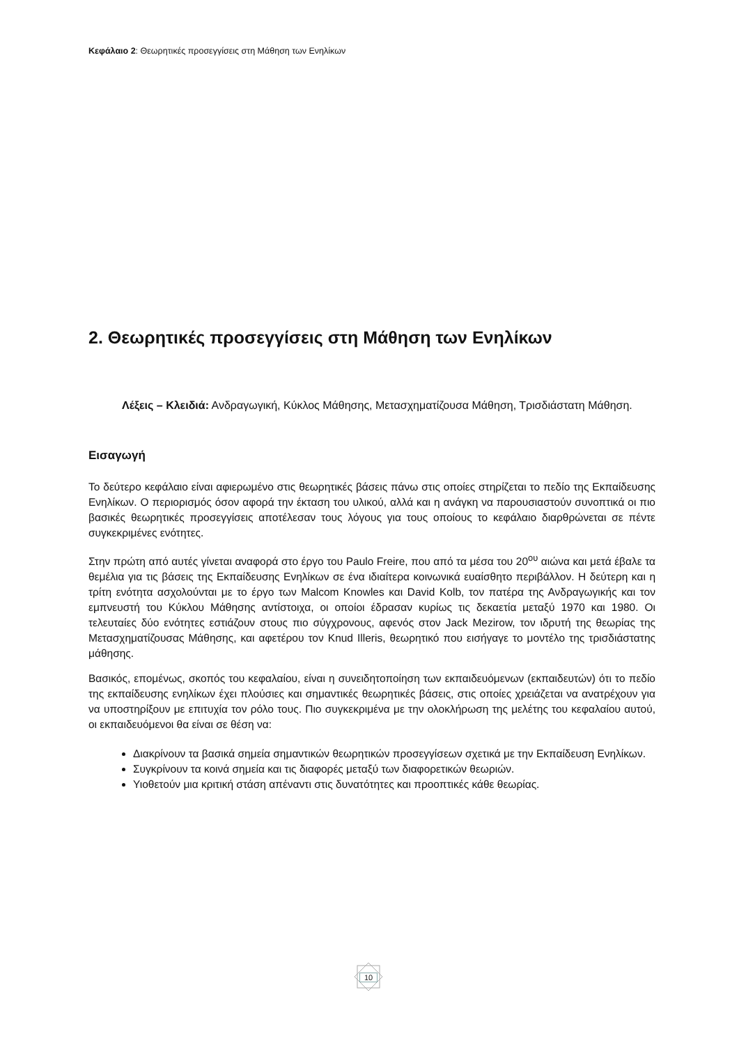Κεφάλαιο 2: Θεωρητικές προσεγγίσεις στη Μάθηση των Ενηλίκων
2. Θεωρητικές προσεγγίσεις στη Μάθηση των Ενηλίκων
Λέξεις – Κλειδιά: Ανδραγωγική, Κύκλος Μάθησης, Μετασχηματίζουσα Μάθηση, Τρισδιάστατη Μάθηση.
Εισαγωγή
Το δεύτερο κεφάλαιο είναι αφιερωμένο στις θεωρητικές βάσεις πάνω στις οποίες στηρίζεται το πεδίο της Εκπαίδευσης Ενηλίκων. Ο περιορισμός όσον αφορά την έκταση του υλικού, αλλά και η ανάγκη να παρουσιαστούν συνοπτικά οι πιο βασικές θεωρητικές προσεγγίσεις αποτέλεσαν τους λόγους για τους οποίους το κεφάλαιο διαρθρώνεται σε πέντε συγκεκριμένες ενότητες.
Στην πρώτη από αυτές γίνεται αναφορά στο έργο του Paulo Freire, που από τα μέσα του 20<sup>ου</sup> αιώνα και μετά έβαλε τα θεμέλια για τις βάσεις της Εκπαίδευσης Ενηλίκων σε ένα ιδιαίτερα κοινωνικά ευαίσθητο περιβάλλον. Η δεύτερη και η τρίτη ενότητα ασχολούνται με το έργο των Malcom Knowles και David Kolb, τον πατέρα της Ανδραγωγικής και τον εμπνευστή του Κύκλου Μάθησης αντίστοιχα, οι οποίοι έδρασαν κυρίως τις δεκαετία μεταξύ 1970 και 1980. Οι τελευταίες δύο ενότητες εστιάζουν στους πιο σύγχρονους, αφενός στον Jack Mezirow, τον ιδρυτή της θεωρίας της Μετασχηματίζουσας Μάθησης, και αφετέρου τον Knud Illeris, θεωρητικό που εισήγαγε το μοντέλο της τρισδιάστατης μάθησης.
Βασικός, επομένως, σκοπός του κεφαλαίου, είναι η συνειδητοποίηση των εκπαιδευόμενων (εκπαιδευτών) ότι το πεδίο της εκπαίδευσης ενηλίκων έχει πλούσιες και σημαντικές θεωρητικές βάσεις, στις οποίες χρειάζεται να ανατρέχουν για να υποστηρίξουν με επιτυχία τον ρόλο τους. Πιο συγκεκριμένα με την ολοκλήρωση της μελέτης του κεφαλαίου αυτού, οι εκπαιδευόμενοι θα είναι σε θέση να:
Διακρίνουν τα βασικά σημεία σημαντικών θεωρητικών προσεγγίσεων σχετικά με την Εκπαίδευση Ενηλίκων.
Συγκρίνουν τα κοινά σημεία και τις διαφορές μεταξύ των διαφορετικών θεωριών.
Υιοθετούν μια κριτική στάση απέναντι στις δυνατότητες και προοπτικές κάθε θεωρίας.
10